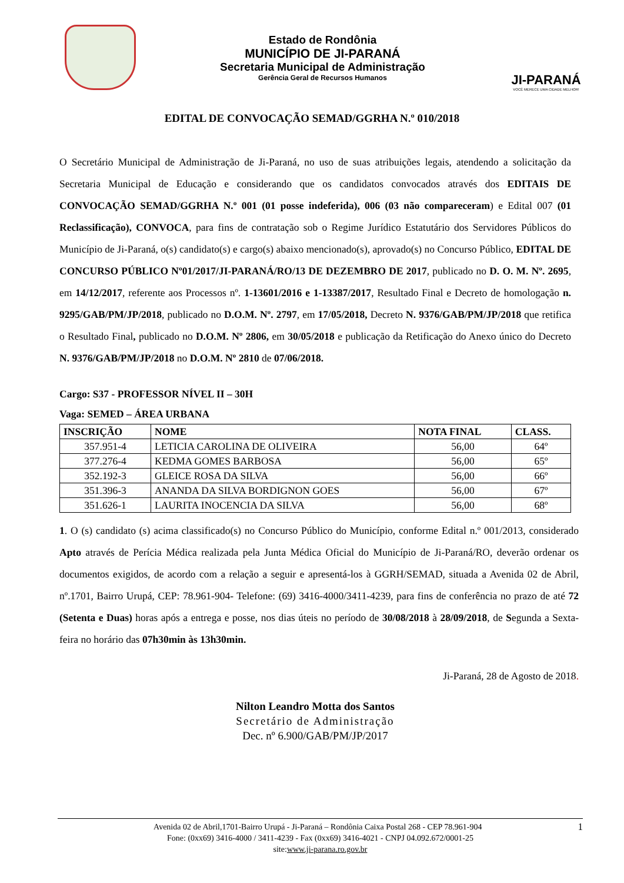Estado de Rondônia
MUNICÍPIO DE JI-PARANÁ
Secretaria Municipal de Administração
Gerência Geral de Recursos Humanos
JI-PARANÁ
VOCÊ MERECE UMA CIDADE MELHOR!
EDITAL DE CONVOCAÇÃO SEMAD/GGRHA N.º 010/2018
O Secretário Municipal de Administração de Ji-Paraná, no uso de suas atribuições legais, atendendo a solicitação da Secretaria Municipal de Educação e considerando que os candidatos convocados através dos EDITAIS DE CONVOCAÇÃO SEMAD/GGRHA N.º 001 (01 posse indeferida), 006 (03 não compareceram) e Edital 007 (01 Reclassificação), CONVOCA, para fins de contratação sob o Regime Jurídico Estatutário dos Servidores Públicos do Município de Ji-Paraná, o(s) candidato(s) e cargo(s) abaixo mencionado(s), aprovado(s) no Concurso Público, EDITAL DE CONCURSO PÚBLICO Nº01/2017/JI-PARANÁ/RO/13 DE DEZEMBRO DE 2017, publicado no D. O. M. Nº. 2695, em 14/12/2017, referente aos Processos nº. 1-13601/2016 e 1-13387/2017, Resultado Final e Decreto de homologação n. 9295/GAB/PM/JP/2018, publicado no D.O.M. Nº. 2797, em 17/05/2018, Decreto N. 9376/GAB/PM/JP/2018 que retifica o Resultado Final, publicado no D.O.M. Nº 2806, em 30/05/2018 e publicação da Retificação do Anexo único do Decreto N. 9376/GAB/PM/JP/2018 no D.O.M. Nº 2810 de 07/06/2018.
Cargo: S37 - PROFESSOR NÍVEL II – 30H
Vaga: SEMED – ÁREA URBANA
| INSCRIÇÃO | NOME | NOTA FINAL | CLASS. |
| --- | --- | --- | --- |
| 357.951-4 | LETICIA CAROLINA DE OLIVEIRA | 56,00 | 64º |
| 377.276-4 | KEDMA GOMES BARBOSA | 56,00 | 65º |
| 352.192-3 | GLEICE ROSA DA SILVA | 56,00 | 66º |
| 351.396-3 | ANANDA DA SILVA BORDIGNON GOES | 56,00 | 67º |
| 351.626-1 | LAURITA INOCENCIA DA SILVA | 56,00 | 68º |
1. O (s) candidato (s) acima classificado(s) no Concurso Público do Município, conforme Edital n.º 001/2013, considerado Apto através de Perícia Médica realizada pela Junta Médica Oficial do Município de Ji-Paraná/RO, deverão ordenar os documentos exigidos, de acordo com a relação a seguir e apresentá-los à GGRH/SEMAD, situada a Avenida 02 de Abril, nº.1701, Bairro Urupá, CEP: 78.961-904- Telefone: (69) 3416-4000/3411-4239, para fins de conferência no prazo de até 72 (Setenta e Duas) horas após a entrega e posse, nos dias úteis no período de 30/08/2018 à 28/09/2018, de Segunda a Sexta-feira no horário das 07h30min às 13h30min.
Ji-Paraná, 28 de Agosto de 2018.
Nilton Leandro Motta dos Santos
Secretário de Administração
Dec. nº 6.900/GAB/PM/JP/2017
Avenida 02 de Abril,1701-Bairro Urupá - Ji-Paraná – Rondônia Caixa Postal 268 - CEP 78.961-904 1
Fone: (0xx69) 3416-4000 / 3411-4239 - Fax (0xx69) 3416-4021 - CNPJ 04.092.672/0001-25
site:www.ji-parana.ro.gov.br